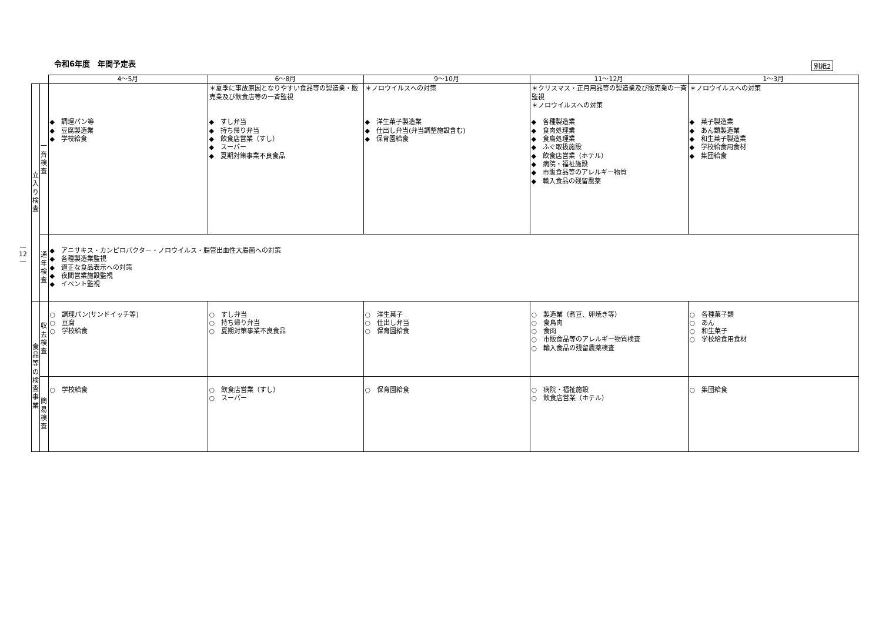令和6年度　年間予定表 別紙2
—
12
—
| | | 4〜5月 | 6〜8月 | 9〜10月 | 11〜12月 | 1〜3月 |
| --- | --- | --- | --- | --- | --- | --- |
| 立 入 り 検 査 | 一 斉 検 査 | ◆ 調理パン等 ◆ 豆腐製造業 ◆ 学校給食 | ＊夏季に事故原因となりやすい食品等の製造業・販売業及び飲食店等の一斉監視 ◆ すし弁当 ◆ 持ち帰り弁当 ◆ 飲食店営業（すし） ◆ スーパー ◆ 夏期対策事業不良食品 | ＊ノロウイルスへの対策 ◆ 洋生菓子製造業 ◆ 仕出し弁当(弁当調整施設含む) ◆ 保育園給食 | ＊クリスマス・正月用品等の製造業及び販売業の一斉監視 ＊ノロウイルスへの対策 ◆ 各種製造業 ◆ 食肉処理業 ◆ 食鳥処理業 ◆ ふぐ取扱施設 ◆ 飲食店営業（ホテル） ◆ 病院・福祉施設 ◆ 市販食品等のアレルギー物質 ◆ 輸入食品の残留農薬 | ＊ノロウイルスへの対策 ◆ 菓子製造業 ◆ あん類製造業 ◆ 和生菓子製造業 ◆ 学校給食用食材 ◆ 集団給食 |
| | 通 年 検 査 | ◆ アニサキス・カンピロバクター・ノロウイルス・腸管出血性大腸菌への対策 ◆ 各種製造業監視 ◆ 適正な食品表示への対策 ◆ 夜間営業施設監視 ◆ イベント監視 | | | | |
| 食 品 等 の 検 査 事 業 | 収 去 検 査 | ○ 調理パン(サンドイッチ等) ○ 豆腐 ○ 学校給食 | ○ すし弁当 ○ 持ち帰り弁当 ○ 夏期対策事業不良食品 | ○ 洋生菓子 ○ 仕出し弁当 ○ 保育園給食 | ○ 製造業（煮豆、卵焼き等） ○ 食鳥肉 ○ 食肉 ○ 市販食品等のアレルギー物質検査 ○ 輸入食品の残留農薬検査 | ○ 各種菓子類 ○ あん ○ 和生菓子 ○ 学校給食用食材 |
| | 簡 易 検 査 | ○ 学校給食 | ○ 飲食店営業（すし） ○ スーパー | ○ 保育園給食 | ○ 病院・福祉施設 ○ 飲食店営業（ホテル） | ○ 集団給食 |